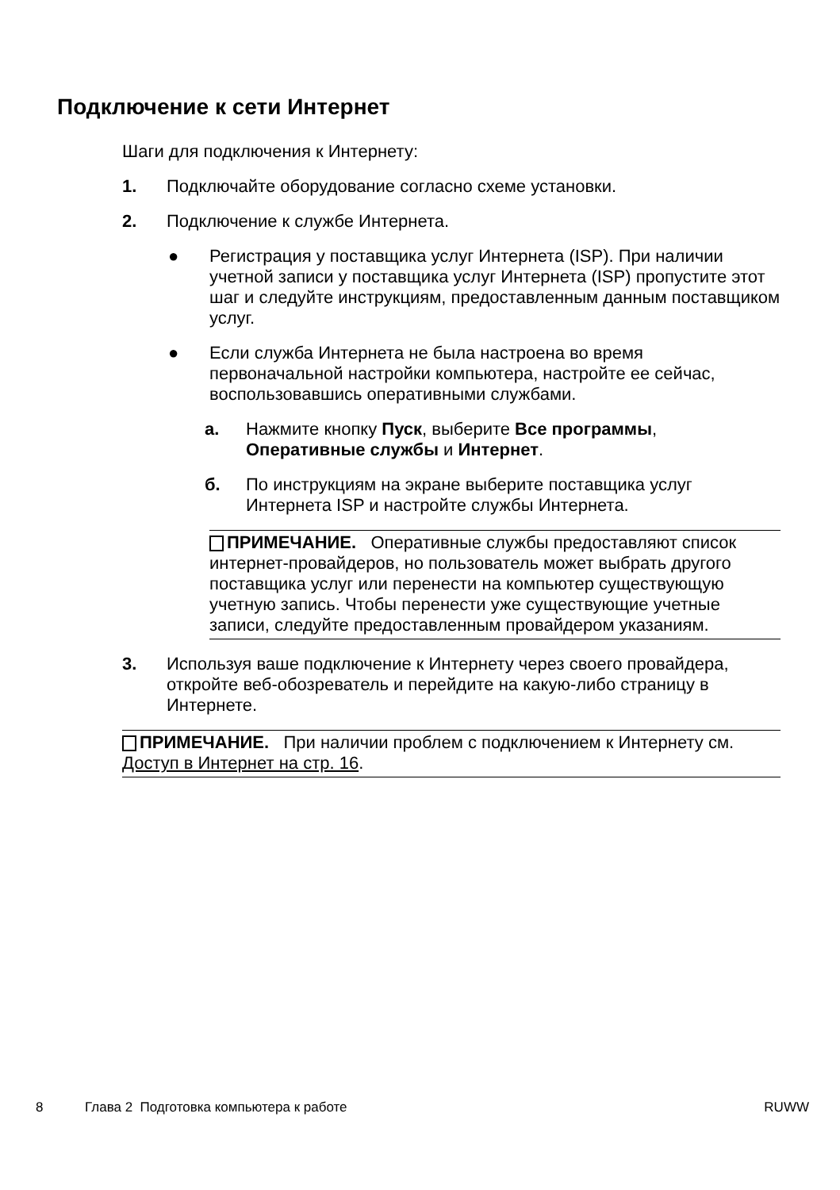Подключение к сети Интернет
Шаги для подключения к Интернету:
1. Подключайте оборудование согласно схеме установки.
2. Подключение к службе Интернета.
● Регистрация у поставщика услуг Интернета (ISP). При наличии учетной записи у поставщика услуг Интернета (ISP) пропустите этот шаг и следуйте инструкциям, предоставленным данным поставщиком услуг.
● Если служба Интернета не была настроена во время первоначальной настройки компьютера, настройте ее сейчас, воспользовавшись оперативными службами.
а. Нажмите кнопку Пуск, выберите Все программы, Оперативные службы и Интернет.
б. По инструкциям на экране выберите поставщика услуг Интернета ISP и настройте службы Интернета.
ПРИМЕЧАНИЕ. Оперативные службы предоставляют список интернет-провайдеров, но пользователь может выбрать другого поставщика услуг или перенести на компьютер существующую учетную запись. Чтобы перенести уже существующие учетные записи, следуйте предоставленным провайдером указаниям.
3. Используя ваше подключение к Интернету через своего провайдера, откройте веб-обозреватель и перейдите на какую-либо страницу в Интернете.
ПРИМЕЧАНИЕ. При наличии проблем с подключением к Интернету см. Доступ в Интернет на стр. 16.
8 Глава 2 Подготовка компьютера к работе RUWW